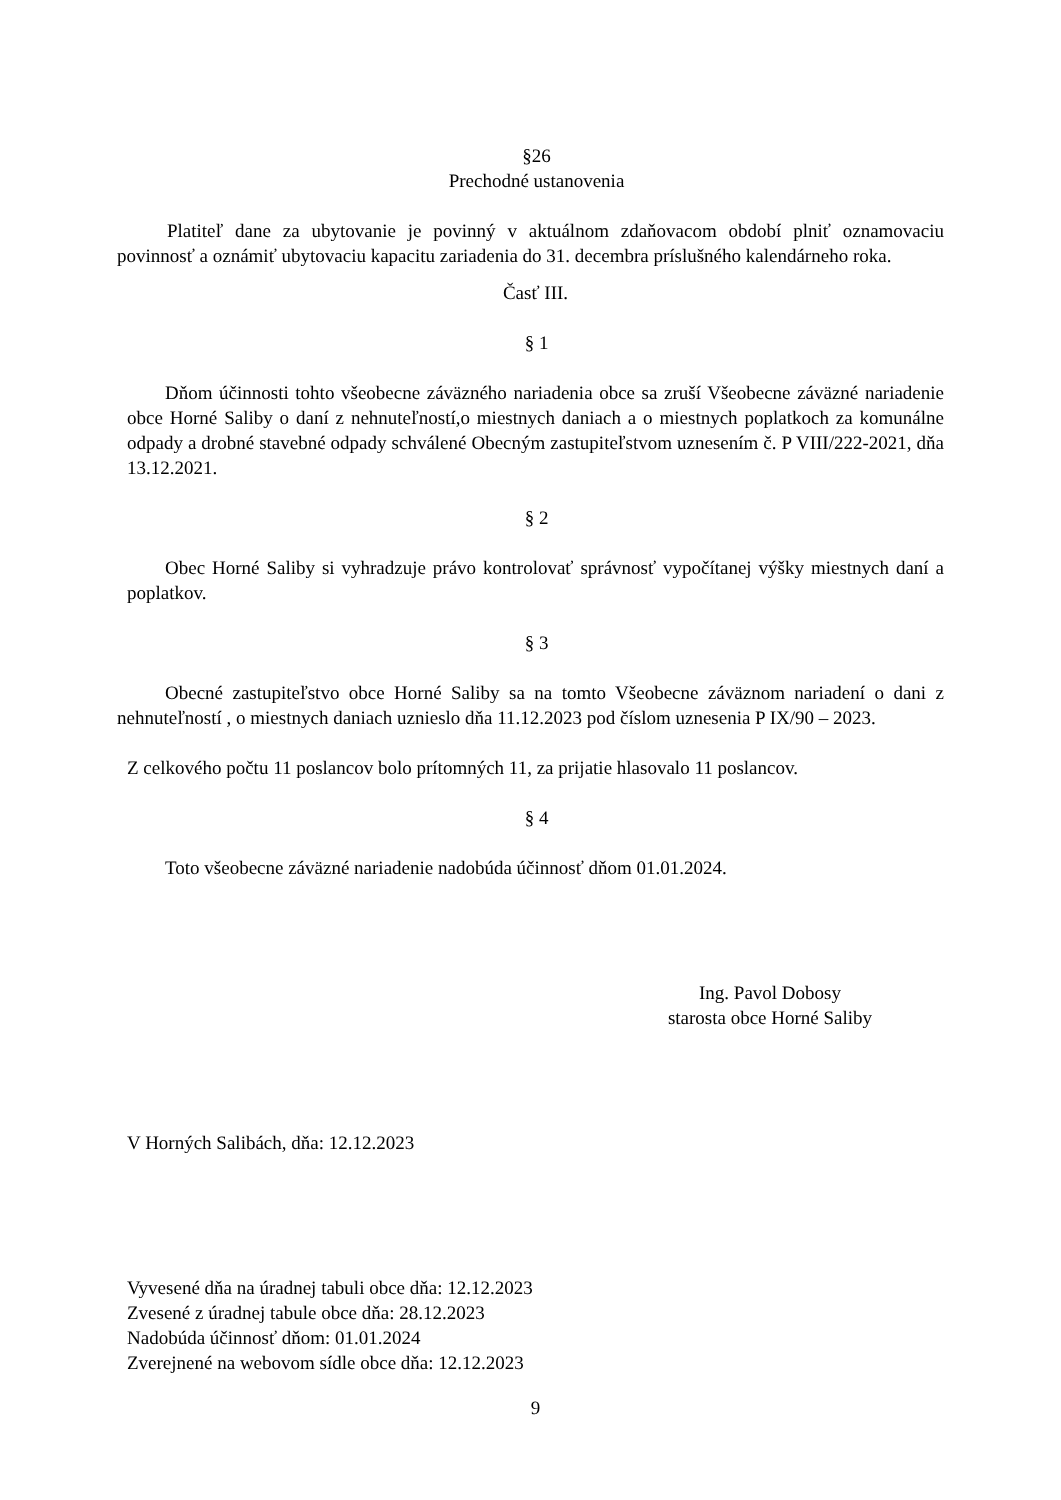§26
Prechodné ustanovenia
Platiteľ dane za ubytovanie je povinný v aktuálnom zdaňovacom období plniť oznamovaciu povinnosť a oznámiť ubytovaciu kapacitu zariadenia do 31. decembra príslušného kalendárneho roka.
Časť III.
§ 1
Dňom účinnosti tohto všeobecne záväzného nariadenia obce sa zruší Všeobecne záväzné nariadenie obce Horné Saliby o daní z nehnuteľností,o miestnych daniach a o miestnych poplatkoch za komunálne odpady a drobné stavebné odpady schválené Obecným zastupiteľstvom uznesením č. P VIII/222-2021, dňa 13.12.2021.
§ 2
Obec Horné Saliby si vyhradzuje právo kontrolovať správnosť vypočítanej výšky miestnych daní a poplatkov.
§ 3
Obecné zastupiteľstvo obce Horné Saliby sa na tomto Všeobecne záväznom nariadení o dani z nehnuteľností , o miestnych daniach uznieslo dňa 11.12.2023 pod číslom uznesenia P IX/90 – 2023.
Z celkového počtu 11 poslancov bolo prítomných 11, za prijatie hlasovalo 11 poslancov.
§ 4
Toto všeobecne záväzné nariadenie nadobúda účinnosť dňom 01.01.2024.
Ing. Pavol Dobosy
starosta obce Horné Saliby
V Horných Salibách, dňa: 12.12.2023
Vyvesené dňa na úradnej tabuli obce dňa: 12.12.2023
Zvesené z úradnej tabule obce dňa: 28.12.2023
Nadobúda účinnosť dňom: 01.01.2024
Zverejnené na webovom sídle obce dňa: 12.12.2023
9